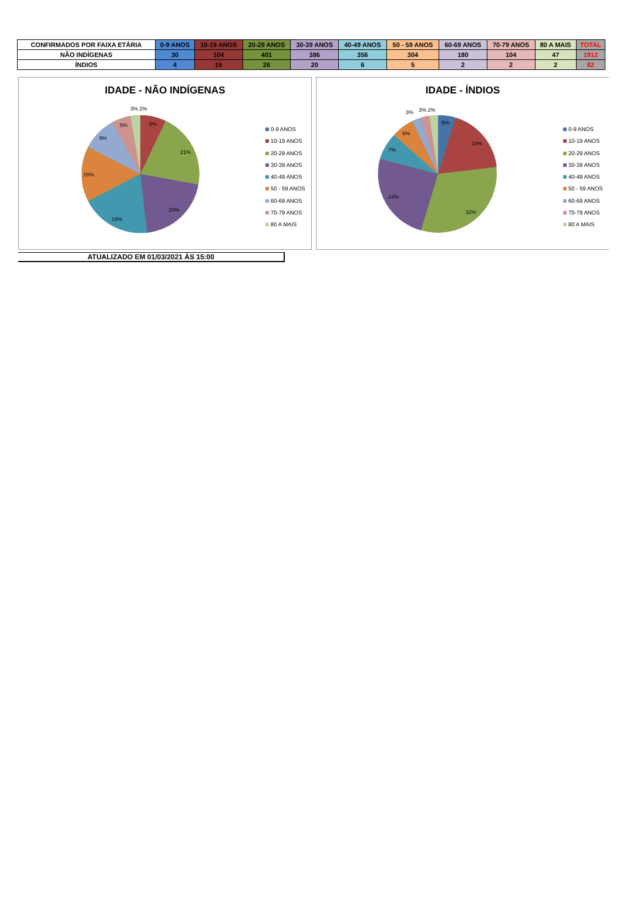| CONFIRMADOS POR FAIXA ETÁRIA | 0-9 ANOS | 10-19 ANOS | 20-29 ANOS | 30-39 ANOS | 40-49 ANOS | 50 - 59 ANOS | 60-69 ANOS | 70-79 ANOS | 80 A MAIS | TOTAL |
| --- | --- | --- | --- | --- | --- | --- | --- | --- | --- | --- |
| NÃO INDÍGENAS | 30 | 104 | 401 | 386 | 356 | 304 | 180 | 104 | 47 | 1912 |
| ÍNDIOS | 4 | 15 | 26 | 20 | 6 | 5 | 2 | 2 | 2 | 82 |
IDADE - NÃO INDÍGENAS
3% 2%
5%
5%
21%
9%
16%
20%
19%
0-9 ANOS
10-19 ANOS
20-29 ANOS
30-39 ANOS
40-49 ANOS
50 - 59 ANOS
60-69 ANOS
70-79 ANOS
80 A MAIS
IDADE - ÍNDIOS
3%
3% 2%
5%
18%
6%
7%
24%
32%
0-9 ANOS
10-19 ANOS
20-29 ANOS
30-39 ANOS
40-49 ANOS
50 - 59 ANOS
60-69 ANOS
70-79 ANOS
80 A MAIS
ATUALIZADO EM 01/03/2021 ÀS 15:00